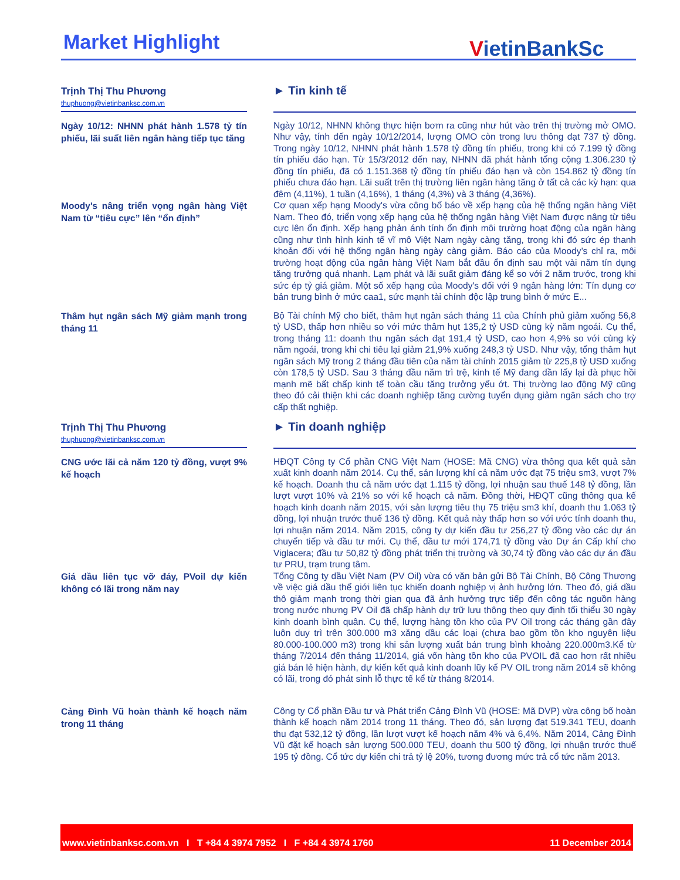Market Highlight VietinBankSc
Trịnh Thị Thu Phương
thuphuong@vietinbanksc.com.vn
► Tin kinh tế
Ngày 10/12: NHNN phát hành 1.578 tỷ tín phiếu, lãi suất liên ngân hàng tiếp tục tăng
Ngày 10/12, NHNN không thực hiện bơm ra cũng như hút vào trên thị trường mở OMO. Như vậy, tính đến ngày 10/12/2014, lượng OMO còn trong lưu thông đạt 737 tỷ đồng. Trong ngày 10/12, NHNN phát hành 1.578 tỷ đồng tín phiếu, trong khi có 7.199 tỷ đồng tín phiếu đáo hạn. Từ 15/3/2012 đến nay, NHNN đã phát hành tổng cộng 1.306.230 tỷ đồng tín phiếu, đã có 1.151.368 tỷ đồng tín phiếu đáo hạn và còn 154.862 tỷ đồng tín phiếu chưa đáo hạn. Lãi suất trên thị trường liên ngân hàng tăng ở tất cả các kỳ hạn: qua đêm (4,11%), 1 tuần (4,16%), 1 tháng (4,3%) và 3 tháng (4,36%).
Moody's nâng triển vọng ngân hàng Việt Nam từ “tiêu cực” lên “ổn định”
Cơ quan xếp hạng Moody's vừa công bố báo về xếp hạng của hệ thống ngân hàng Việt Nam. Theo đó, triển vọng xếp hạng của hệ thống ngân hàng Việt Nam được nâng từ tiêu cực lên ổn định. Xếp hạng phản ánh tính ổn định môi trường hoạt động của ngân hàng cũng như tình hình kinh tế vĩ mô Việt Nam ngày càng tăng, trong khi đó sức ép thanh khoản đối với hệ thống ngân hàng ngày càng giảm. Báo cáo của Moody’s chỉ ra, môi trường hoạt động của ngân hàng Việt Nam bắt đầu ổn định sau một vài năm tín dụng tăng trưởng quá nhanh. Lạm phát và lãi suất giảm đáng kể so với 2 năm trước, trong khi sức ép tỷ giá giảm. Một số xếp hạng của Moody's đối với 9 ngân hàng lớn: Tín dụng cơ bản trung bình ở mức caa1, sức mạnh tài chính độc lập trung bình ở mức E...
Thâm hụt ngân sách Mỹ giảm mạnh trong tháng 11
Bộ Tài chính Mỹ cho biết, thâm hụt ngân sách tháng 11 của Chính phủ giảm xuống 56,8 tỷ USD, thấp hơn nhiều so với mức thâm hụt 135,2 tỷ USD cùng kỳ năm ngoái. Cụ thể, trong tháng 11: doanh thu ngân sách đạt 191,4 tỷ USD, cao hơn 4,9% so với cùng kỳ năm ngoái, trong khi chi tiêu lại giảm 21,9% xuống 248,3 tỷ USD. Như vậy, tổng thâm hụt ngân sách Mỹ trong 2 tháng đầu tiên của năm tài chính 2015 giảm từ 225,8 tỷ USD xuống còn 178,5 tỷ USD. Sau 3 tháng đầu năm trì trệ, kinh tế Mỹ đang dần lấy lại đà phục hồi mạnh mẽ bất chấp kinh tế toàn cầu tăng trưởng yếu ớt. Thị trường lao động Mỹ cũng theo đó cải thiện khi các doanh nghiệp tăng cường tuyển dụng giảm ngân sách cho trợ cấp thất nghiệp.
Trịnh Thị Thu Phương
thuphuong@vietinbanksc.com.vn
► Tin doanh nghiệp
CNG ước lãi cả năm 120 tỷ đồng, vượt 9% kế hoạch
HĐQT Công ty Cổ phần CNG Việt Nam (HOSE: Mã CNG) vừa thông qua kết quả sản xuất kinh doanh năm 2014. Cụ thể, sản lượng khí cả năm ước đạt 75 triệu sm3, vượt 7% kế hoạch. Doanh thu cả năm ước đạt 1.115 tỷ đồng, lợi nhuận sau thuế 148 tỷ đồng, lần lượt vượt 10% và 21% so với kế hoạch cả năm. Đồng thời, HĐQT cũng thông qua kế hoạch kinh doanh năm 2015, với sản lượng tiêu thụ 75 triệu sm3 khí, doanh thu 1.063 tỷ đồng, lợi nhuận trước thuế 136 tỷ đồng. Kết quả này thấp hơn so với ước tính doanh thu, lợi nhuận năm 2014. Năm 2015, công ty dự kiến đầu tư 256,27 tỷ đồng vào các dự án chuyển tiếp và đầu tư mới. Cụ thể, đầu tư mới 174,71 tỷ đồng vào Dự án Cấp khí cho Viglacera; đầu tư 50,82 tỷ đồng phát triển thị trường và 30,74 tỷ đồng vào các dự án đầu tư PRU, trạm trung tâm.
Giá dầu liên tục vỡ đáy, PVoil dự kiến không có lãi trong năm nay
Tổng Công ty dầu Việt Nam (PV Oil) vừa có văn bản gửi Bộ Tài Chính, Bộ Công Thương về việc giá dầu thế giới liên tục khiến doanh nghiệp vị ảnh hưởng lớn. Theo đó, giá dầu thô giảm mạnh trong thời gian qua đã ảnh hưởng trực tiếp đến công tác nguồn hàng trong nước nhưng PV Oil đã chấp hành dự trữ lưu thông theo quy định tối thiểu 30 ngày kinh doanh bình quân. Cụ thể, lượng hàng tồn kho của PV Oil trong các tháng gần đây luôn duy trì trên 300.000 m3 xăng dầu các loại (chưa bao gồm tồn kho nguyên liệu 80.000-100.000 m3) trong khi sản lượng xuất bán trung bình khoảng 220.000m3.Kể từ tháng 7/2014 đến tháng 11/2014, giá vốn hàng tồn kho của PVOIL đã cao hơn rất nhiều giá bán lẻ hiện hành, dự kiến kết quả kinh doanh lũy kế PV OIL trong năm 2014 sẽ không có lãi, trong đó phát sinh lỗ thực tế kể từ tháng 8/2014.
Cảng Đình Vũ hoàn thành kế hoạch năm trong 11 tháng
Công ty Cổ phần Đầu tư và Phát triển Cảng Đình Vũ (HOSE: Mã DVP) vừa công bố hoàn thành kế hoạch năm 2014 trong 11 tháng. Theo đó, sản lượng đạt 519.341 TEU, doanh thu đạt 532,12 tỷ đồng, lần lượt vượt kế hoạch năm 4% và 6,4%. Năm 2014, Cảng Đình Vũ đặt kế hoạch sản lượng 500.000 TEU, doanh thu 500 tỷ đồng, lợi nhuận trước thuế 195 tỷ đồng. Cổ tức dự kiến chi trả tỷ lệ 20%, tương đương mức trả cổ tức năm 2013.
www.vietinbanksc.com.vn I T +84 4 3974 7952 I F +84 4 3974 1760 11 December 2014